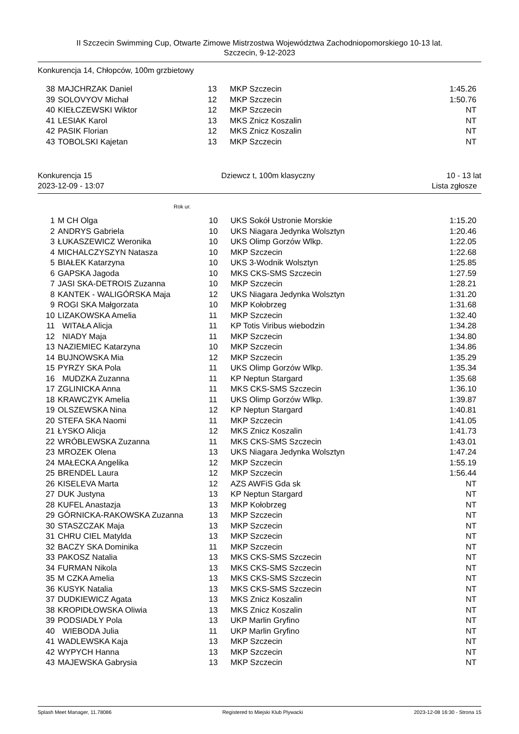II Szczecin Swimming Cup, Otwarte Zimowe Mistrzostwa Województwa Zachodniopomorskiego 10-13 lat.
Szczecin, 9-12-2023
Konkurencja 14, Chłopców, 100m grzbietowy
| 38 | MAJCHRZAK Daniel | 13 | MKP Szczecin | 1:45.26 |
| 39 | SOLOVYOV Michał | 12 | MKP Szczecin | 1:50.76 |
| 40 | KIEŁCZEWSKI Wiktor | 12 | MKP Szczecin | NT |
| 41 | LESIAK Karol | 13 | MKS Znicz Koszalin | NT |
| 42 | PASIK Florian | 12 | MKS Znicz Koszalin | NT |
| 43 | TOBOLSKI Kajetan | 13 | MKP Szczecin | NT |
Konkurencja 15
2023-12-09 - 13:07 Dziewcz t, 100m klasyczny 10 - 13 lat
Lista zgłosze
Rok ur.
| 1 | M CH Olga | 10 | UKS Sokół Ustronie Morskie | 1:15.20 |
| 2 | ANDRYS Gabriela | 10 | UKS Niagara Jedynka Wolsztyn | 1:20.46 |
| 3 | ŁUKASZEWICZ Weronika | 10 | UKS Olimp Gorzów Wlkp. | 1:22.05 |
| 4 | MICHALCZYSZYN Natasza | 10 | MKP Szczecin | 1:22.68 |
| 5 | BIAŁEK Katarzyna | 10 | UKS 3-Wodnik Wolsztyn | 1:25.85 |
| 6 | GAPSKA Jagoda | 10 | MKS CKS-SMS Szczecin | 1:27.59 |
| 7 | JASI SKA-DETROIS Zuzanna | 10 | MKP Szczecin | 1:28.21 |
| 8 | KANTEK - WALIGÓRSKA Maja | 12 | UKS Niagara Jedynka Wolsztyn | 1:31.20 |
| 9 | ROGI SKA Małgorzata | 10 | MKP Kołobrzeg | 1:31.68 |
| 10 | LIZAKOWSKA Amelia | 11 | MKP Szczecin | 1:32.40 |
| 11 | WITAŁA Alicja | 11 | KP Totis Viribus wiebodzin | 1:34.28 |
| 12 | NIADY Maja | 11 | MKP Szczecin | 1:34.80 |
| 13 | NAZIEMIEC Katarzyna | 10 | MKP Szczecin | 1:34.86 |
| 14 | BUJNOWSKA Mia | 12 | MKP Szczecin | 1:35.29 |
| 15 | PYRZY SKA Pola | 11 | UKS Olimp Gorzów Wlkp. | 1:35.34 |
| 16 | MUDZKA Zuzanna | 11 | KP Neptun Stargard | 1:35.68 |
| 17 | ZGLINICKA Anna | 11 | MKS CKS-SMS Szczecin | 1:36.10 |
| 18 | KRAWCZYK Amelia | 11 | UKS Olimp Gorzów Wlkp. | 1:39.87 |
| 19 | OLSZEWSKA Nina | 12 | KP Neptun Stargard | 1:40.81 |
| 20 | STEFA SKA Naomi | 11 | MKP Szczecin | 1:41.05 |
| 21 | ŁYSKO Alicja | 12 | MKS Znicz Koszalin | 1:41.73 |
| 22 | WRÓBLEWSKA Zuzanna | 11 | MKS CKS-SMS Szczecin | 1:43.01 |
| 23 | MROZEK Olena | 13 | UKS Niagara Jedynka Wolsztyn | 1:47.24 |
| 24 | MAŁECKA Angelika | 12 | MKP Szczecin | 1:55.19 |
| 25 | BRENDEL Laura | 12 | MKP Szczecin | 1:56.44 |
| 26 | KISELEVA Marta | 12 | AZS AWFiS Gda sk | NT |
| 27 | DUK Justyna | 13 | KP Neptun Stargard | NT |
| 28 | KUFEL Anastazja | 13 | MKP Kołobrzeg | NT |
| 29 | GÓRNICKA-RAKOWSKA Zuzanna | 13 | MKP Szczecin | NT |
| 30 | STASZCZAK Maja | 13 | MKP Szczecin | NT |
| 31 | CHRU CIEL Matylda | 13 | MKP Szczecin | NT |
| 32 | BACZY SKA Dominika | 11 | MKP Szczecin | NT |
| 33 | PAKOSZ Natalia | 13 | MKS CKS-SMS Szczecin | NT |
| 34 | FURMAN Nikola | 13 | MKS CKS-SMS Szczecin | NT |
| 35 | M CZKA Amelia | 13 | MKS CKS-SMS Szczecin | NT |
| 36 | KUSYK Natalia | 13 | MKS CKS-SMS Szczecin | NT |
| 37 | DUDKIEWICZ Agata | 13 | MKS Znicz Koszalin | NT |
| 38 | KROPIDŁOWSKA Oliwia | 13 | MKS Znicz Koszalin | NT |
| 39 | PODSIADŁY Pola | 13 | UKP Marlin Gryfino | NT |
| 40 | WIEBODA Julia | 11 | UKP Marlin Gryfino | NT |
| 41 | WADLEWSKA Kaja | 13 | MKP Szczecin | NT |
| 42 | WYPYCH Hanna | 13 | MKP Szczecin | NT |
| 43 | MAJEWSKA Gabrysia | 13 | MKP Szczecin | NT |
Splash Meet Manager, 11.78086 Registered to Miejski Klub Plywacki 2023-12-08 16:30 - Strona 15